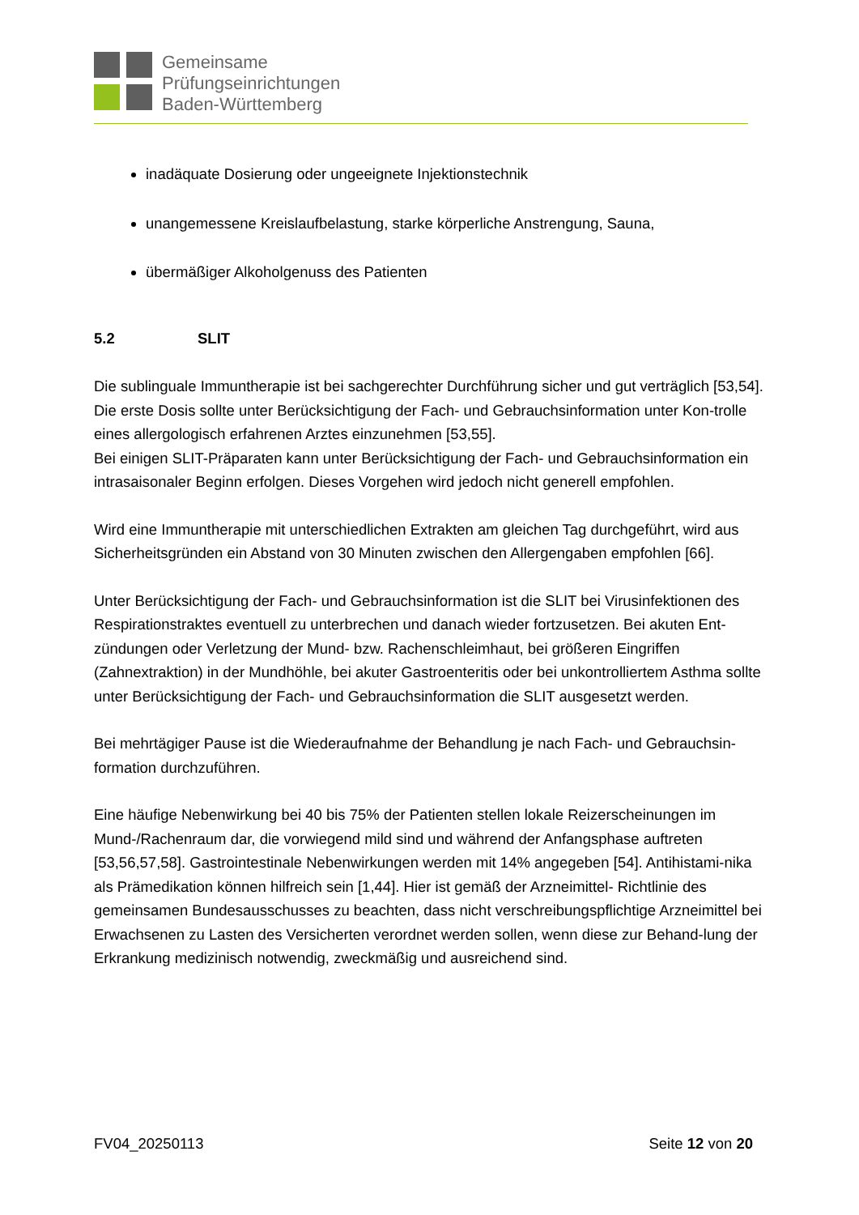Gemeinsame
Prüfungseinrichtungen
Baden-Württemberg
inadäquate Dosierung oder ungeeignete Injektionstechnik
unangemessene Kreislaufbelastung, starke körperliche Anstrengung, Sauna,
übermäßiger Alkoholgenuss des Patienten
5.2 SLIT
Die sublinguale Immuntherapie ist bei sachgerechter Durchführung sicher und gut verträglich [53,54].
Die erste Dosis sollte unter Berücksichtigung der Fach- und Gebrauchsinformation unter Kon-trolle eines allergologisch erfahrenen Arztes einzunehmen [53,55].
Bei einigen SLIT-Präparaten kann unter Berücksichtigung der Fach- und Gebrauchsinformation ein intrasaisonaler Beginn erfolgen. Dieses Vorgehen wird jedoch nicht generell empfohlen.
Wird eine Immuntherapie mit unterschiedlichen Extrakten am gleichen Tag durchgeführt, wird aus Sicherheitsgründen ein Abstand von 30 Minuten zwischen den Allergengaben empfohlen [66].
Unter Berücksichtigung der Fach- und Gebrauchsinformation ist die SLIT bei Virusinfektionen des Respirationstraktes eventuell zu unterbrechen und danach wieder fortzusetzen. Bei akuten Ent-zündungen oder Verletzung der Mund- bzw. Rachenschleimhaut, bei größeren Eingriffen (Zahnextraktion) in der Mundhöhle, bei akuter Gastroenteritis oder bei unkontrolliertem Asthma sollte unter Berücksichtigung der Fach- und Gebrauchsinformation die SLIT ausgesetzt werden.
Bei mehrtägiger Pause ist die Wiederaufnahme der Behandlung je nach Fach- und Gebrauchsin-formation durchzuführen.
Eine häufige Nebenwirkung bei 40 bis 75% der Patienten stellen lokale Reizerscheinungen im Mund-/Rachenraum dar, die vorwiegend mild sind und während der Anfangsphase auftreten [53,56,57,58]. Gastrointestinale Nebenwirkungen werden mit 14% angegeben [54]. Antihistami-nika als Prämedikation können hilfreich sein [1,44]. Hier ist gemäß der Arzneimittel- Richtlinie des gemeinsamen Bundesausschusses zu beachten, dass nicht verschreibungspflichtige Arzneimittel bei Erwachsenen zu Lasten des Versicherten verordnet werden sollen, wenn diese zur Behand-lung der Erkrankung medizinisch notwendig, zweckmäßig und ausreichend sind.
FV04_20250113 Seite 12 von 20